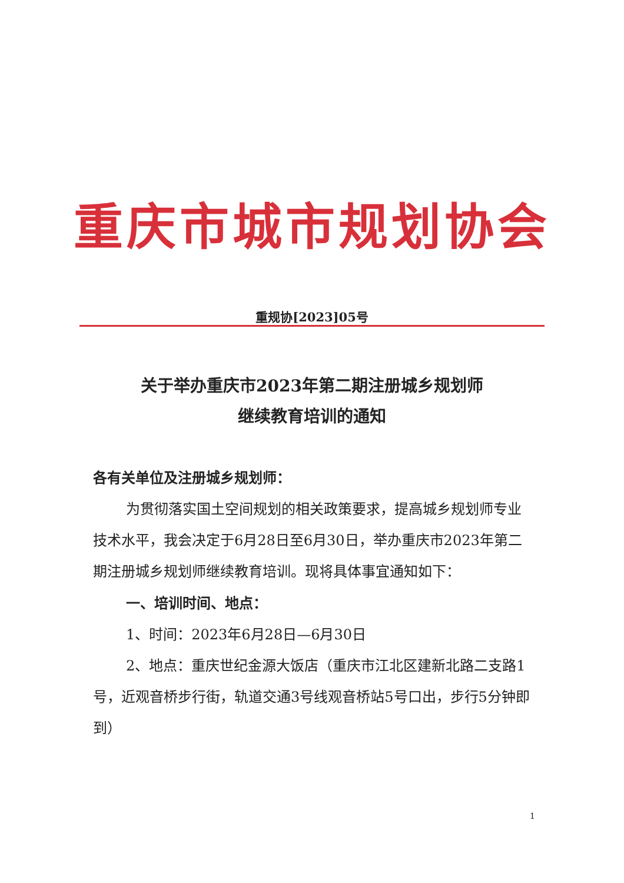重庆市城市规划协会
重规协[2023]05号
关于举办重庆市2023年第二期注册城乡规划师
继续教育培训的通知
各有关单位及注册城乡规划师：
为贯彻落实国土空间规划的相关政策要求，提高城乡规划师专业技术水平，我会决定于6月28日至6月30日，举办重庆市2023年第二期注册城乡规划师继续教育培训。现将具体事宜通知如下：
一、培训时间、地点：
1、时间：2023年6月28日—6月30日
2、地点：重庆世纪金源大饭店（重庆市江北区建新北路二支路1号，近观音桥步行街，轨道交通3号线观音桥站5号口出，步行5分钟即到）
1